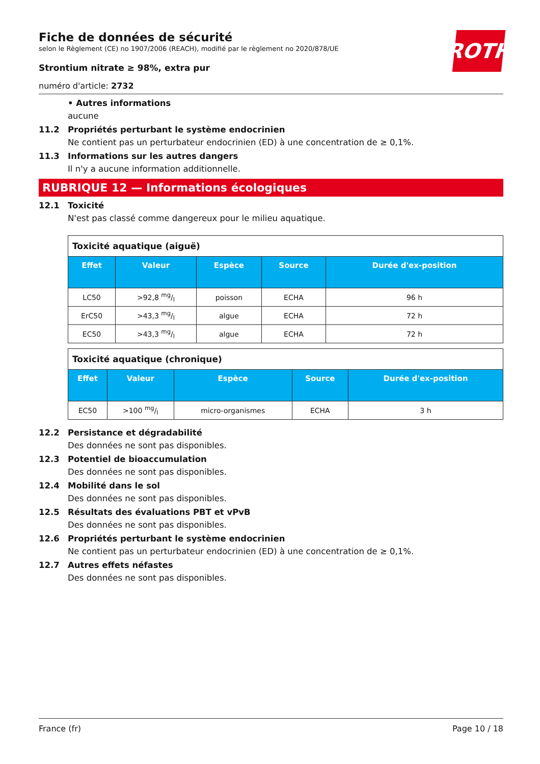ROTH
Fiche de données de sécurité
selon le Règlement (CE) no 1907/2006 (REACH), modifié par le règlement no 2020/878/UE
Strontium nitrate ≥ 98%, extra pur
numéro d'article: 2732
• Autres informations
aucune
11.2 Propriétés perturbant le système endocrinien
Ne contient pas un perturbateur endocrinien (ED) à une concentration de ≥ 0,1%.
11.3 Informations sur les autres dangers
Il n'y a aucune information additionnelle.
RUBRIQUE 12 — Informations écologiques
12.1 Toxicité
N'est pas classé comme dangereux pour le milieu aquatique.
| Toxicité aquatique (aiguë) | | | | |
| --- | --- | --- | --- | --- |
| Effet | Valeur | Espèce | Source | Durée d'ex-position |
| LC50 | >92,8 mg/l | poisson | ECHA | 96 h |
| ErC50 | >43,3 mg/l | algue | ECHA | 72 h |
| EC50 | >43,3 mg/l | algue | ECHA | 72 h |
| Toxicité aquatique (chronique) | | | | |
| --- | --- | --- | --- | --- |
| Effet | Valeur | Espèce | Source | Durée d'ex-position |
| EC50 | >100 mg/l | micro-organismes | ECHA | 3 h |
12.2 Persistance et dégradabilité
Des données ne sont pas disponibles.
12.3 Potentiel de bioaccumulation
Des données ne sont pas disponibles.
12.4 Mobilité dans le sol
Des données ne sont pas disponibles.
12.5 Résultats des évaluations PBT et vPvB
Des données ne sont pas disponibles.
12.6 Propriétés perturbant le système endocrinien
Ne contient pas un perturbateur endocrinien (ED) à une concentration de ≥ 0,1%.
12.7 Autres effets néfastes
Des données ne sont pas disponibles.
France (fr) Page 10 / 18